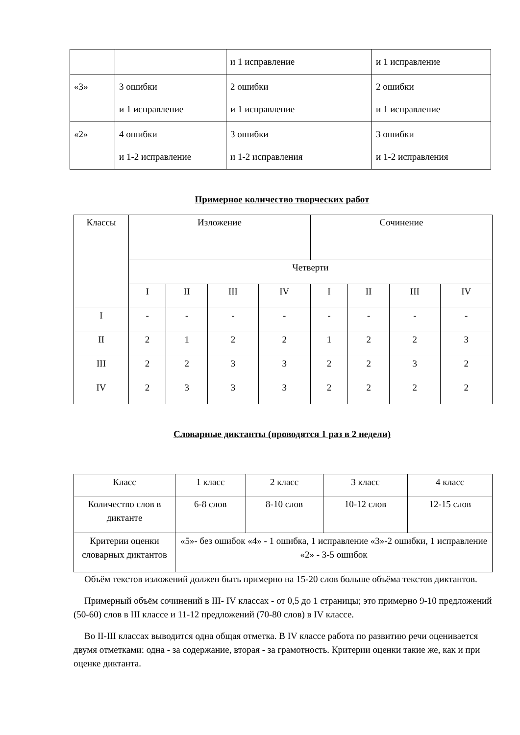| | | и 1 исправление | и 1 исправление |
| «3» | 3 ошибки и 1 исправление | 2 ошибки и 1 исправление | 2 ошибки и 1 исправление |
| «2» | 4 ошибки и 1-2 исправление | 3 ошибки и 1-2 исправления | 3 ошибки и 1-2 исправления |
Примерное количество творческих работ
| Классы | Изложение | | | | Сочинение | | | |
| --- | --- | --- | --- | --- | --- | --- | --- | --- |
| | Четверти | | | | | | | |
| | I | II | III | IV | I | II | III | IV |
| I | - | - | - | - | - | - | - | - |
| II | 2 | 1 | 2 | 2 | 1 | 2 | 2 | 3 |
| III | 2 | 2 | 3 | 3 | 2 | 2 | 3 | 2 |
| IV | 2 | 3 | 3 | 3 | 2 | 2 | 2 | 2 |
Словарные диктанты (проводятся 1 раз в 2 недели)
| Класс | 1 класс | 2 класс | 3 класс | 4 класс |
| Количество слов в диктанте | 6-8 слов | 8-10 слов | 10-12 слов | 12-15 слов |
| Критерии оценки словарных диктантов | «5»- без ошибок «4» - 1 ошибка, 1 исправление «3»-2 ошибки, 1 исправление «2» - 3-5 ошибок | | | |
Объём текстов изложений должен быть примерно на 15-20 слов больше объёма текстов диктантов.
Примерный объём сочинений в III- IV классах - от 0,5 до 1 страницы; это примерно 9-10 предложений (50-60) слов в III классе и 11-12 предложений (70-80 слов) в IV классе.
Во II-III классах выводится одна общая отметка. В IV классе работа по развитию речи оценивается двумя отметками: одна - за содержание, вторая - за грамотность. Критерии оценки такие же, как и при оценке диктанта.